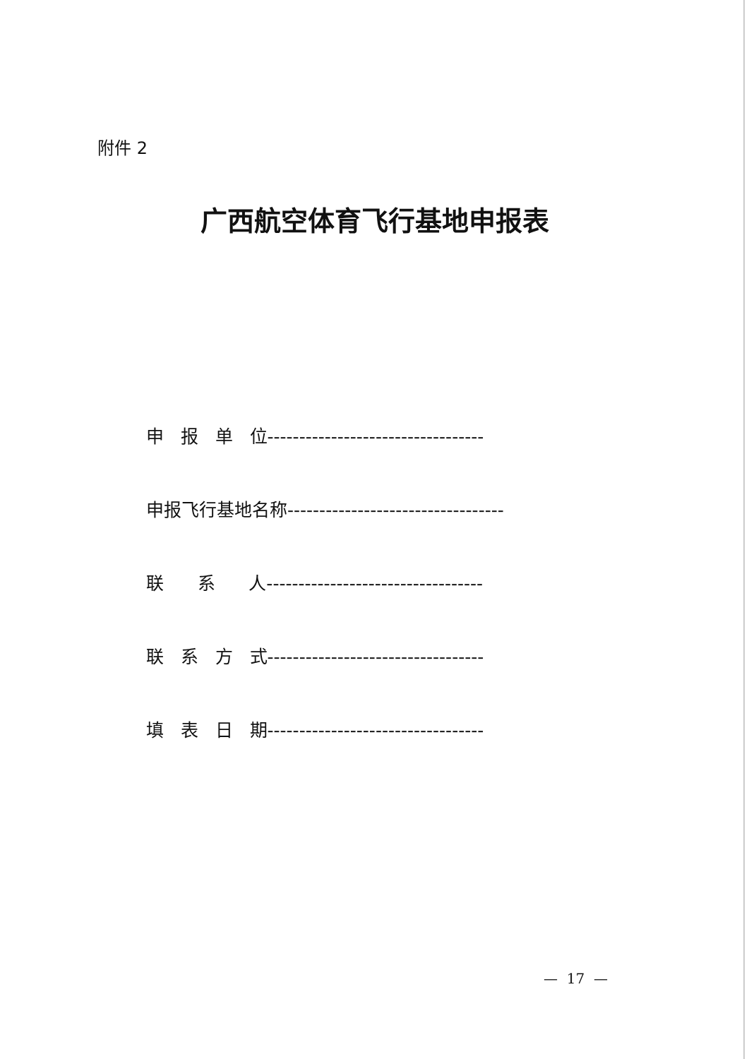附件 2
广西航空体育飞行基地申报表
申 报 单 位----------------------------------
申报飞行基地名称----------------------------------
联 系 人----------------------------------
联 系 方 式----------------------------------
填 表 日 期----------------------------------
— 17 —